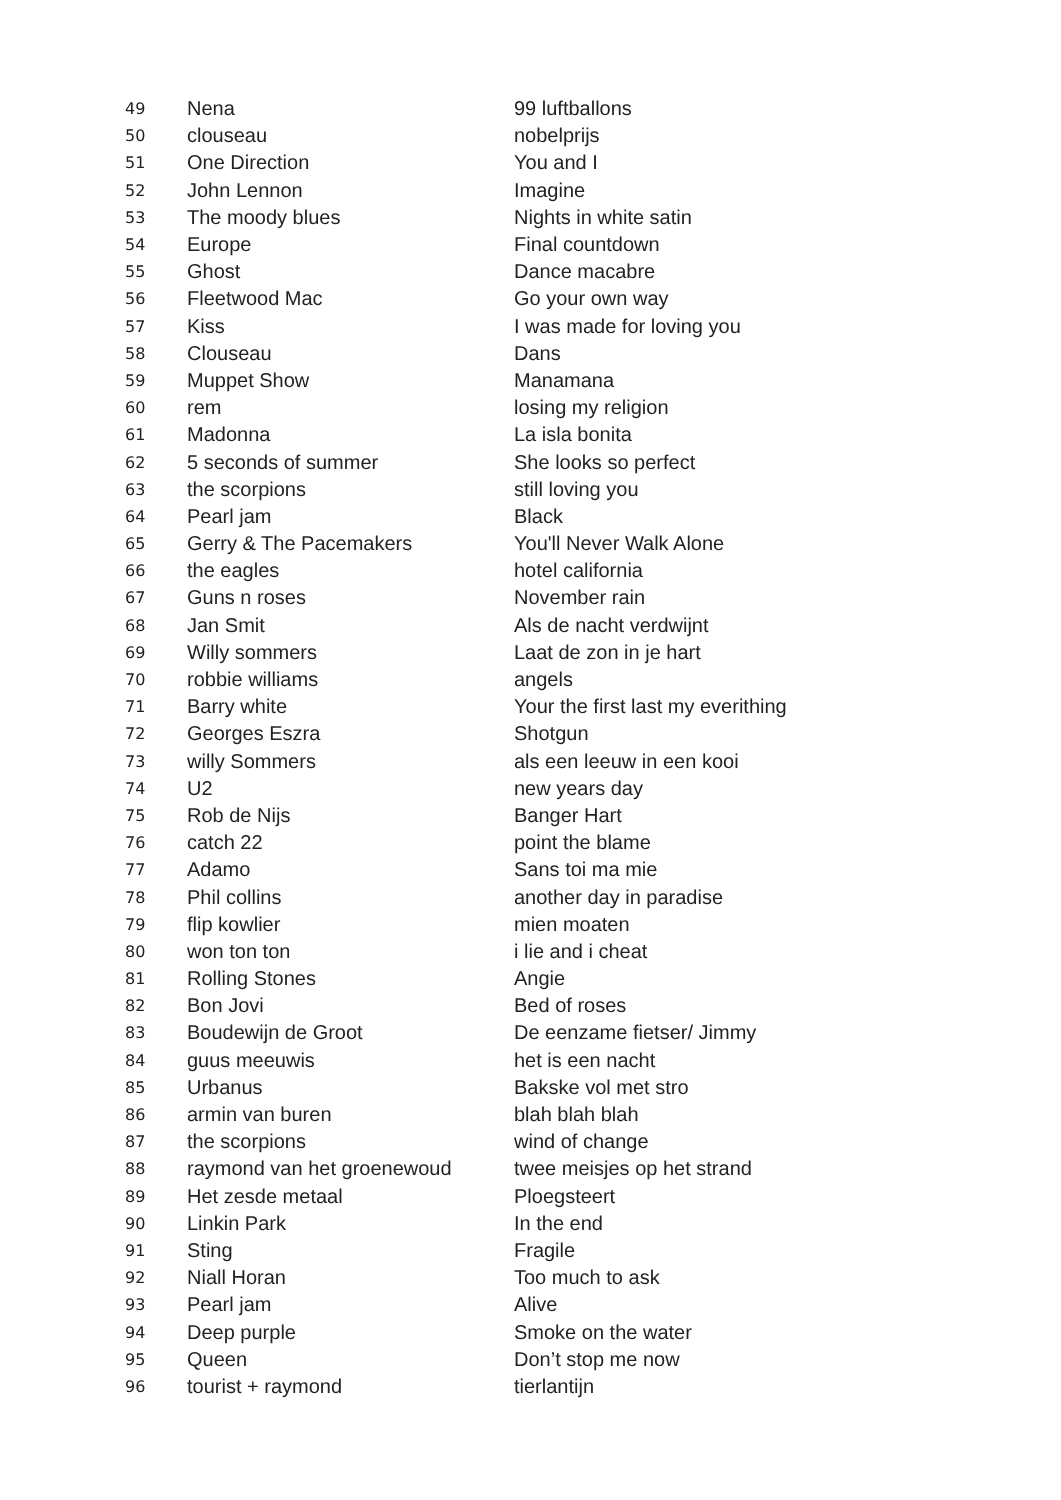| 49 | Nena | 99 luftballons |
| 50 | clouseau | nobelprijs |
| 51 | One Direction | You and I |
| 52 | John Lennon | Imagine |
| 53 | The moody blues | Nights in white satin |
| 54 | Europe | Final countdown |
| 55 | Ghost | Dance macabre |
| 56 | Fleetwood Mac | Go your own way |
| 57 | Kiss | I was made for loving you |
| 58 | Clouseau | Dans |
| 59 | Muppet Show | Manamana |
| 60 | rem | losing my religion |
| 61 | Madonna | La isla bonita |
| 62 | 5 seconds of summer | She looks so perfect |
| 63 | the scorpions | still loving you |
| 64 | Pearl jam | Black |
| 65 | Gerry & The Pacemakers | You'll Never Walk Alone |
| 66 | the eagles | hotel california |
| 67 | Guns n roses | November rain |
| 68 | Jan Smit | Als de nacht verdwijnt |
| 69 | Willy sommers | Laat de zon in je hart |
| 70 | robbie williams | angels |
| 71 | Barry white | Your the first last my everithing |
| 72 | Georges Eszra | Shotgun |
| 73 | willy Sommers | als een leeuw in een kooi |
| 74 | U2 | new years day |
| 75 | Rob de Nijs | Banger Hart |
| 76 | catch 22 | point the blame |
| 77 | Adamo | Sans toi ma mie |
| 78 | Phil collins | another day in paradise |
| 79 | flip kowlier | mien moaten |
| 80 | won ton ton | i lie and i cheat |
| 81 | Rolling Stones | Angie |
| 82 | Bon Jovi | Bed of roses |
| 83 | Boudewijn de Groot | De eenzame fietser/ Jimmy |
| 84 | guus meeuwis | het is een nacht |
| 85 | Urbanus | Bakske vol met stro |
| 86 | armin van buren | blah blah blah |
| 87 | the scorpions | wind of change |
| 88 | raymond van het groenewoud | twee meisjes op het strand |
| 89 | Het zesde metaal | Ploegsteert |
| 90 | Linkin Park | In the end |
| 91 | Sting | Fragile |
| 92 | Niall Horan | Too much to ask |
| 93 | Pearl jam | Alive |
| 94 | Deep purple | Smoke on the water |
| 95 | Queen | Don’t stop me now |
| 96 | tourist + raymond | tierlantijn |